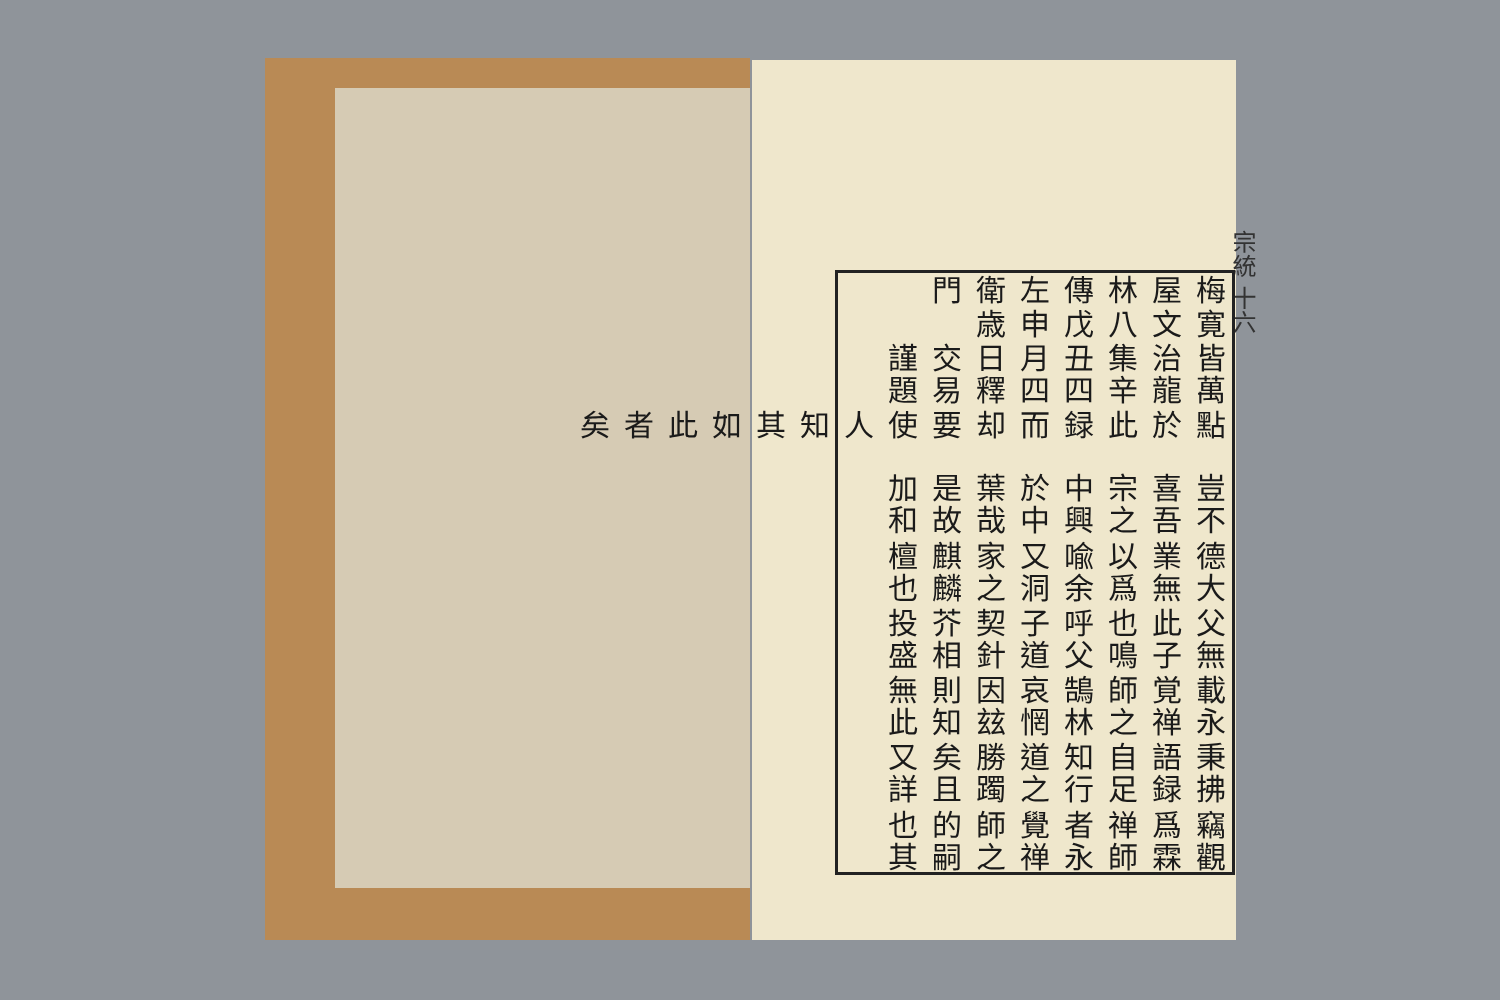宗統 十六
竊觀爲霖禅師者永覺禅師之的嗣也其
秉拂語録自足知行道之勝躅矣且又詳
載永覚禅師之鵠林哀惘因玆則知無此
父無此子也鳴呼父子道契針芥相投盛
德大業無以爲喩余又洞家之麒麟檀也
豈不喜吾宗之中興於中葉哉是故加和
點於此録而却要使人知其如此者矣
皆萬治龍集辛丑四月四日釋交易謹題
寛文八戊申歳
梅屋林傳左衛門